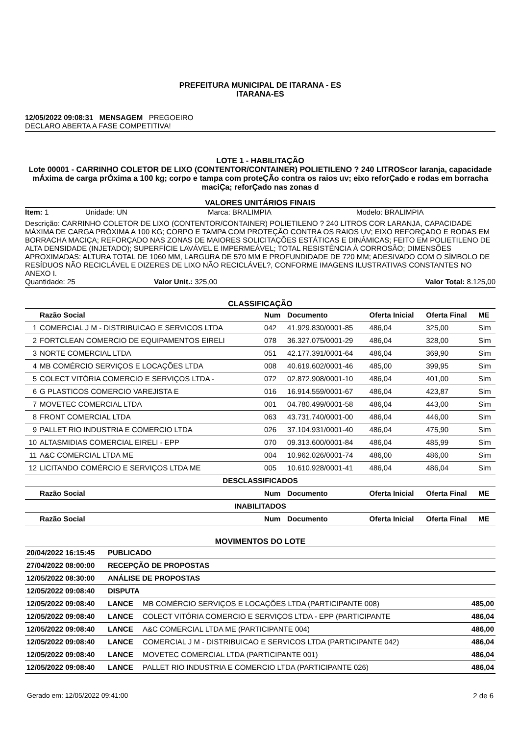PREFEITURA MUNICIPAL DE ITARANA - ES
ITARANA-ES
12/05/2022 09:08:31 MENSAGEM PREGOEIRO
DECLARO ABERTA A FASE COMPETITIVA!
LOTE 1 - HABILITAÇÃO
Lote 00001 - CARRINHO COLETOR DE LIXO (CONTENTOR/CONTAINER) POLIETILENO ? 240 LITROScor laranja, capacidade mÁxima de carga prÓxima a 100 kg; corpo e tampa com proteÇÃo contra os raios uv; eixo reforÇado e rodas em borracha maciÇa; reforÇado nas zonas d
VALORES UNITÁRIOS FINAIS
Item: 1 Unidade: UN Marca: BRALIMPIA Modelo: BRALIMPIA
Descrição: CARRINHO COLETOR DE LIXO (CONTENTOR/CONTAINER) POLIETILENO ? 240 LITROS COR LARANJA, CAPACIDADE MÁXIMA DE CARGA PRÓXIMA A 100 KG; CORPO E TAMPA COM PROTEÇÃO CONTRA OS RAIOS UV; EIXO REFORÇADO E RODAS EM BORRACHA MACIÇA; REFORÇADO NAS ZONAS DE MAIORES SOLICITAÇÕES ESTÁTICAS E DINÂMICAS; FEITO EM POLIETILENO DE ALTA DENSIDADE (INJETADO); SUPERFÍCIE LAVÁVEL E IMPERMEÁVEL; TOTAL RESISTÊNCIA À CORROSÃO; DIMENSÕES APROXIMADAS: ALTURA TOTAL DE 1060 MM, LARGURA DE 570 MM E PROFUNDIDADE DE 720 MM; ADESIVADO COM O SÍMBOLO DE RESÍDUOS NÃO RECICLÁVEL E DIZERES DE LIXO NÃO RECICLÁVEL?, CONFORME IMAGENS ILUSTRATIVAS CONSTANTES NO ANEXO I.
Quantidade: 25 Valor Unit.: 325,00 Valor Total: 8.125,00
CLASSIFICAÇÃO
| | Razão Social | Num | Documento | Oferta Inicial | Oferta Final | ME |
| --- | --- | --- | --- | --- | --- | --- |
| 1 | COMERCIAL J M - DISTRIBUICAO E SERVICOS LTDA | 042 | 41.929.830/0001-85 | 486,04 | 325,00 | Sim |
| 2 | FORTCLEAN COMERCIO DE EQUIPAMENTOS EIRELI | 078 | 36.327.075/0001-29 | 486,04 | 328,00 | Sim |
| 3 | NORTE COMERCIAL LTDA | 051 | 42.177.391/0001-64 | 486,04 | 369,90 | Sim |
| 4 | MB COMÉRCIO SERVIÇOS E LOCAÇÕES LTDA | 008 | 40.619.602/0001-46 | 485,00 | 399,95 | Sim |
| 5 | COLECT VITÓRIA COMERCIO E SERVIÇOS LTDA - | 072 | 02.872.908/0001-10 | 486,04 | 401,00 | Sim |
| 6 | G PLASTICOS COMERCIO VAREJISTA E | 016 | 16.914.559/0001-67 | 486,04 | 423,87 | Sim |
| 7 | MOVETEC COMERCIAL LTDA | 001 | 04.780.499/0001-58 | 486,04 | 443,00 | Sim |
| 8 | FRONT COMERCIAL LTDA | 063 | 43.731.740/0001-00 | 486,04 | 446,00 | Sim |
| 9 | PALLET RIO INDUSTRIA E COMERCIO LTDA | 026 | 37.104.931/0001-40 | 486,04 | 475,90 | Sim |
| 10 | ALTASMIDIAS COMERCIAL EIRELI - EPP | 070 | 09.313.600/0001-84 | 486,04 | 485,99 | Sim |
| 11 | A&C COMERCIAL LTDA ME | 004 | 10.962.026/0001-74 | 486,00 | 486,00 | Sim |
| 12 | LICITANDO COMÉRCIO E SERVIÇOS LTDA ME | 005 | 10.610.928/0001-41 | 486,04 | 486,04 | Sim |
| DESCLASSIFICADOS | | | | | | |
| | Razão Social | Num | Documento | Oferta Inicial | Oferta Final | ME |
| INABILITADOS | | | | | | |
| | Razão Social | Num | Documento | Oferta Inicial | Oferta Final | ME |
MOVIMENTOS DO LOTE
| 20/04/2022 16:15:45 | PUBLICADO | | |
| --- | --- | --- | --- |
| 27/04/2022 08:00:00 | RECEPÇÃO DE PROPOSTAS | | |
| 12/05/2022 08:30:00 | ANÁLISE DE PROPOSTAS | | |
| 12/05/2022 09:08:40 | DISPUTA | | |
| 12/05/2022 09:08:40 | LANCE | MB COMÉRCIO SERVIÇOS E LOCAÇÕES LTDA (PARTICIPANTE 008) | 485,00 |
| 12/05/2022 09:08:40 | LANCE | COLECT VITÓRIA COMERCIO E SERVIÇOS LTDA - EPP (PARTICIPANTE | 486,04 |
| 12/05/2022 09:08:40 | LANCE | A&C COMERCIAL LTDA ME (PARTICIPANTE 004) | 486,00 |
| 12/05/2022 09:08:40 | LANCE | COMERCIAL J M - DISTRIBUICAO E SERVICOS LTDA (PARTICIPANTE 042) | 486,04 |
| 12/05/2022 09:08:40 | LANCE | MOVETEC COMERCIAL LTDA (PARTICIPANTE 001) | 486,04 |
| 12/05/2022 09:08:40 | LANCE | PALLET RIO INDUSTRIA E COMERCIO LTDA (PARTICIPANTE 026) | 486,04 |
Gerado em: 12/05/2022 09:41:00 2 de 6